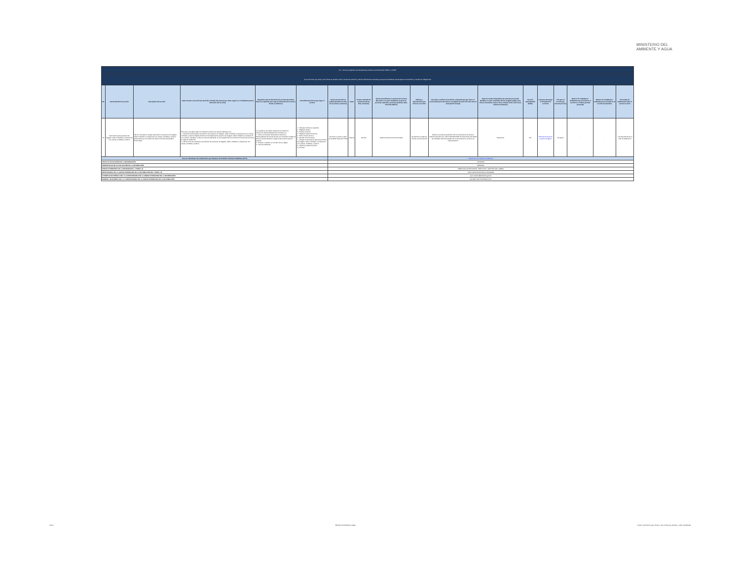MINISTERIO DEL
AMBIENTE Y AGUA
| Art. 7 de la Ley Orgánica de Transparencia y Acceso a la Información Pública - LOTAIP | | | | | | | | | | | | | | | | | | |
| d) Los servicios que ofrece y las formas de acceder a ellos, horarios de atención y demás indicaciones necesarias, para que la ciudadanía pueda ejercer sus derechos y cumplir sus obligaciones | | | | | | | | | | | | | | | | | | |
| No. | Denominación del servicio | Descripción del servicio | Cómo acceder al servicio (Se describe el detalle del proceso que debe seguir la o el ciudadano para la obtención del servicio). | Requisitos para la obtención del servicio (Se deberá listar los requisitos que exige la obtención del servicio y donde se obtienen) | Procedimiento interno que sigue el servicio | Horario de atención al público (Detallar los días de la semana y horarios) | Costo | Tiempo estimado de respuesta (Horas, Días, Semanas) | Tipo de beneficiarios o usuarios del servicio (Describir si es para ciudadanía en general, personas naturales, personas jurídicas, ONG, Personal Médico) | Oficinas y dependencias que ofrecen el servicio | Dirección y teléfono de la oficina y dependencia que ofrece el servicio (link para direccionar a la página de inicio del sitio web y/o descripción manual) | Tipos de canales disponibles de atención presencial: (Detallar si es por ventanilla, oficina, brigada, página web, correo electrónico, chat en línea, contact center, call center, teléfono institución) | Servicio Automatizado (Si/No) | Link para descargar el formulario de servicios | Link para el servicio por internet (on line) | Número de ciudadanos / ciudadanas que accedieron al servicio en el último período (mensual) | Número de ciudadanos / ciudadanas que accedieron al servicio acumulativo | Porcentaje de satisfacción sobre el uso del servicio |
| 15 | Autorización para proyectos de dragado, relleno hidráulico y limpieza de ríos, presas, embalses y esteros | Servicio orientado a otorgar autorización a proyectos de dragado, relleno hidráulico y limpieza de ríos, presas, embalses y esteros presentados por los Gobiernos Autónomos Descentralizados Provinciales. | El proceso que debe seguir los Gobiernos Autónomos Descentralizados son: 1.- Presentar solicitud para autorización de proyectos de dragado, relleno hidráulico y limpieza de ríos, presas, embalses y esteros dirigida al Director Zonal adjuntando proyecto de dragado, relleno hidráulico y limpieza de ríos, presas, embalses, y esteros y licencia ambiental, en las instalaciones de la Dirección Zonal más cercana a su lugar de residencia. 2.- Recibir oficio de respuesta a la solicitud de proyectos de dragado, relleno hidráulico y limpieza de ríos, presas, embalses y esteros. | Los requisitos que deben presentar los Gobiernos Autónomos Descentralizados Provinciales son: 1.- Oficio y Formulario del Gobierno Autónomo Descentralizado Provincial firmado por el Prefecto dirigido al Director Zonal solicitando otorgar la autorización para el proyecto 2.- Proyecto completo, en formato físico y digital 3.- Licencia Ambiental | 1.- Receptar solicitud y requisitos 2.- Registrar pedido 3.- Analizar proyecto 4.- Realizar inspección técnica 5.- Emitir informe técnico 6.- Aprobar informe técnico 7.- Otorgar la autorización para los proyectos de dragado, relleno hidráulico y limpieza de ríos, presas, embalses, y esteros. 8.- Notificar al GAD Provincial 9.- Archivar | De lunes a viernes a partir de las 8h00 hasta las 17h00 | Gratuito | 44 días | Gobiernos Autónomos Provinciales | Se atiende en todas las oficinas a nivel nacional | Debido a la reciente aprobación de los instrumentos de reforma institucional (Oficio Nro. MDT-VSP-2020-0425 de fecha 03 de julio 2020) las Unidades desconcentradas aún se encuentran en proceso de implementación | Presencial | NO | Solicitud autorización proyectos dragado | No aplica | - | - | * Se está definiendo el nivel de satisfacción |
| Para ser llenado por las instituciones que disponen de Portal de Trámites Ciudadanos (PTC) | | | | | | Portal Único de Trámites Ciudadanos | | | | | | | | | | | | |
| FECHA ACTUALIZACIÓN DE LA INFORMACIÓN: | | | | | | 31/03/2021 | | | | | | | | | | | | |
| PERIODICIDAD DE ACTUALIZACIÓN DE LA INFORMACIÓN: | | | | | | MENSUAL | | | | | | | | | | | | |
| UNIDAD POSEEDORA DE LA INFORMACION - LITERAL d): | | | | | | DIRECCIÓN DE PROCESOS, SERVICIOS Y GESTIÓN DEL CAMBIO | | | | | | | | | | | | |
| RESPONSABLE DE LA UNIDAD POSEEDORA DE LA INFORMACIÓN DEL LITERAL d): | | | | | | JUAN CARLOS MONTALVO ESCOBAR | | | | | | | | | | | | |
| CORREO ELECTRÓNICO DEL O LA RESPONSABLE DE LA UNIDAD POSEEDORA DE LA INFORMACIÓN: | | | | | | juan.montalvo@ambiente.gob.ec | | | | | | | | | | | | |
| NÚMERO TELEFÓNICO DEL O LA RESPONSABLE DE LA UNIDAD POSEEDORA DE LA INFORMACIÓN: | | | | | | (02) 3815 640 EXTENSIÓN 2117 | | | | | | | | | | | | |
4 de 4 Ministerio del Ambiente y Agua Literal_d)_Servicios_que_ofrece_y_las_formas_de_acceder_a_ellos_actualizada